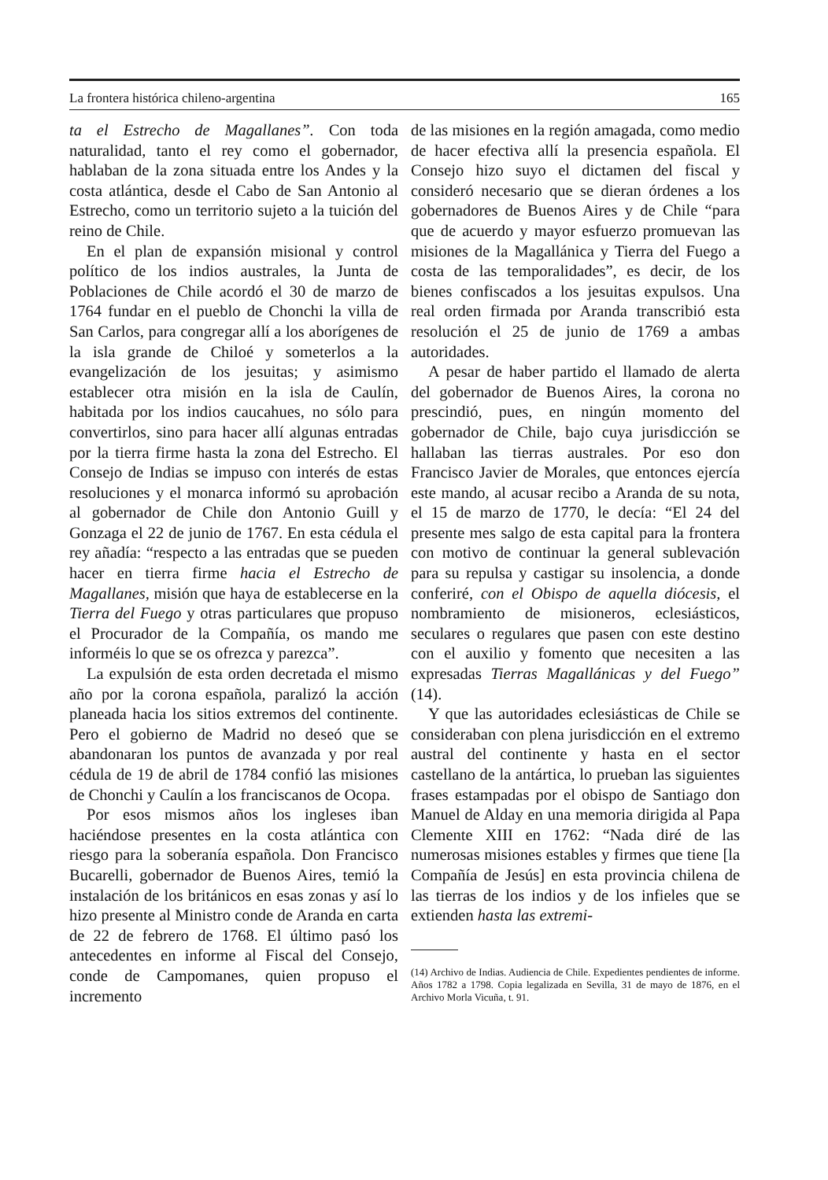La frontera histórica chileno-argentina 165
ta el Estrecho de Magallanes”. Con toda naturalidad, tanto el rey como el gobernador, hablaban de la zona situada entre los Andes y la costa atlántica, desde el Cabo de San Antonio al Estrecho, como un territorio sujeto a la tuición del reino de Chile.
En el plan de expansión misional y control político de los indios australes, la Junta de Poblaciones de Chile acordó el 30 de marzo de 1764 fundar en el pueblo de Chonchi la villa de San Carlos, para congregar allí a los aborígenes de la isla grande de Chiloé y someterlos a la evangelización de los jesuitas; y asimismo establecer otra misión en la isla de Caulín, habitada por los indios caucahues, no sólo para convertirlos, sino para hacer allí algunas entradas por la tierra firme hasta la zona del Estrecho. El Consejo de Indias se impuso con interés de estas resoluciones y el monarca informó su aprobación al gobernador de Chile don Antonio Guill y Gonzaga el 22 de junio de 1767. En esta cédula el rey añadía: “respecto a las entradas que se pueden hacer en tierra firme hacia el Estrecho de Magallanes, misión que haya de establecerse en la Tierra del Fuego y otras particulares que propuso el Procurador de la Compañía, os mando me informéis lo que se os ofrezca y parezca”.
La expulsión de esta orden decretada el mismo año por la corona española, paralizó la acción planeada hacia los sitios extremos del continente. Pero el gobierno de Madrid no deseó que se abandonaran los puntos de avanzada y por real cédula de 19 de abril de 1784 confió las misiones de Chonchi y Caulín a los franciscanos de Ocopa.
Por esos mismos años los ingleses iban haciéndose presentes en la costa atlántica con riesgo para la soberanía española. Don Francisco Bucarelli, gobernador de Buenos Aires, temió la instalación de los británicos en esas zonas y así lo hizo presente al Ministro conde de Aranda en carta de 22 de febrero de 1768. El último pasó los antecedentes en informe al Fiscal del Consejo, conde de Campomanes, quien propuso el incremento
de las misiones en la región amagada, como medio de hacer efectiva allí la presencia española. El Consejo hizo suyo el dictamen del fiscal y consideró necesario que se dieran órdenes a los gobernadores de Buenos Aires y de Chile “para que de acuerdo y mayor esfuerzo promuevan las misiones de la Magallánica y Tierra del Fuego a costa de las temporalidades”, es decir, de los bienes confiscados a los jesuitas expulsos. Una real orden firmada por Aranda transcribió esta resolución el 25 de junio de 1769 a ambas autoridades.
A pesar de haber partido el llamado de alerta del gobernador de Buenos Aires, la corona no prescindió, pues, en ningún momento del gobernador de Chile, bajo cuya jurisdicción se hallaban las tierras australes. Por eso don Francisco Javier de Morales, que entonces ejercía este mando, al acusar recibo a Aranda de su nota, el 15 de marzo de 1770, le decía: “El 24 del presente mes salgo de esta capital para la frontera con motivo de continuar la general sublevación para su repulsa y castigar su insolencia, a donde conferiré, con el Obispo de aquella diócesis, el nombramiento de misioneros, eclesiásticos, seculares o regulares que pasen con este destino con el auxilio y fomento que necesiten a las expresadas Tierras Magallánicas y del Fuego” (14).
Y que las autoridades eclesiásticas de Chile se consideraban con plena jurisdicción en el extremo austral del continente y hasta en el sector castellano de la antártica, lo prueban las siguientes frases estampadas por el obispo de Santiago don Manuel de Alday en una memoria dirigida al Papa Clemente XIII en 1762: “Nada diré de las numerosas misiones estables y firmes que tiene [la Compañía de Jesús] en esta provincia chilena de las tierras de los indios y de los infieles que se extienden hasta las extremi-
(14) Archivo de Indias. Audiencia de Chile. Expedientes pendientes de informe. Años 1782 a 1798. Copia legalizada en Sevilla, 31 de mayo de 1876, en el Archivo Morla Vicuña, t. 91.